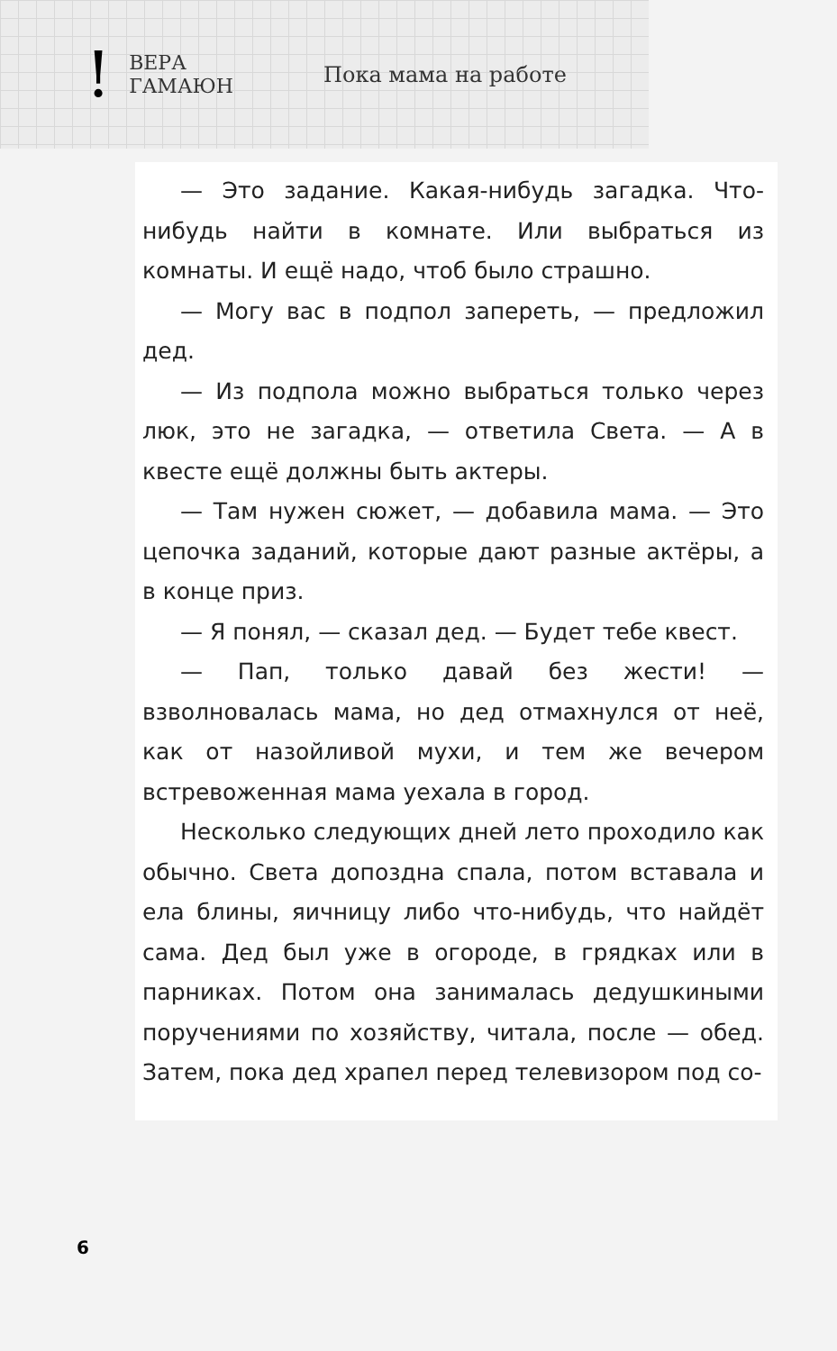!
ВЕРА
ГАМАЮН
Пока мама на работе
— Это задание. Какая-нибудь загадка. Что-нибудь найти в комнате. Или выбраться из комнаты. И ещё надо, чтоб было страшно.
— Могу вас в подпол запереть, — предложил дед.
— Из подпола можно выбраться только через люк, это не загадка, — ответила Света. — А в квесте ещё должны быть актеры.
— Там нужен сюжет, — добавила мама. — Это цепочка заданий, которые дают разные актёры, а в конце приз.
— Я понял, — сказал дед. — Будет тебе квест.
— Пап, только давай без жести! — взволновалась мама, но дед отмахнулся от неё, как от назойливой мухи, и тем же вечером встревоженная мама уехала в город.
Несколько следующих дней лето проходило как обычно. Света допоздна спала, потом вставала и ела блины, яичницу либо что-нибудь, что найдёт сама. Дед был уже в огороде, в грядках или в парниках. Потом она занималась дедушкиными поручениями по хозяйству, читала, после — обед. Затем, пока дед храпел перед телевизором под со-
6